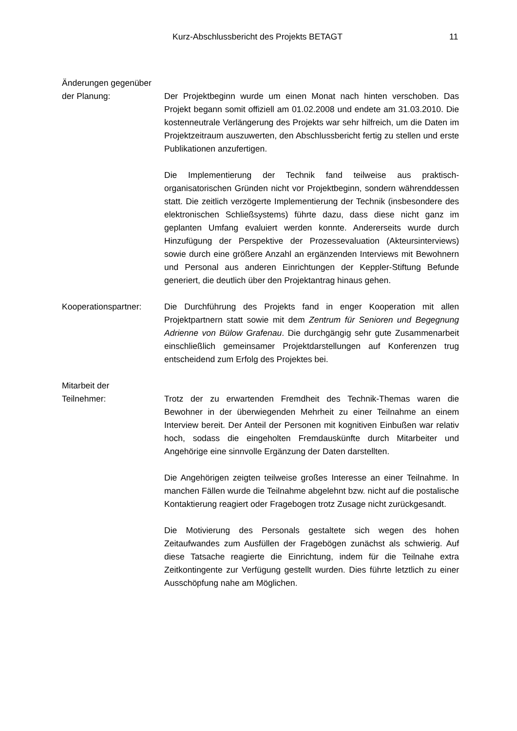Kurz-Abschlussbericht des Projekts BETAGT 11
Änderungen gegenüber
der Planung: Der Projektbeginn wurde um einen Monat nach hinten verschoben. Das Projekt begann somit offiziell am 01.02.2008 und endete am 31.03.2010. Die kostenneutrale Verlängerung des Projekts war sehr hilfreich, um die Daten im Projektzeitraum auszuwerten, den Abschlussbericht fertig zu stellen und erste Publikationen anzufertigen.
Die Implementierung der Technik fand teilweise aus praktisch-organisatorischen Gründen nicht vor Projektbeginn, sondern währenddessen statt. Die zeitlich verzögerte Implementierung der Technik (insbesondere des elektronischen Schließsystems) führte dazu, dass diese nicht ganz im geplanten Umfang evaluiert werden konnte. Andererseits wurde durch Hinzufügung der Perspektive der Prozessevaluation (Akteursinterviews) sowie durch eine größere Anzahl an ergänzenden Interviews mit Bewohnern und Personal aus anderen Einrichtungen der Keppler-Stiftung Befunde generiert, die deutlich über den Projektantrag hinaus gehen.
Kooperationspartner: Die Durchführung des Projekts fand in enger Kooperation mit allen Projektpartnern statt sowie mit dem Zentrum für Senioren und Begegnung Adrienne von Bülow Grafenau. Die durchgängig sehr gute Zusammenarbeit einschließlich gemeinsamer Projektdarstellungen auf Konferenzen trug entscheidend zum Erfolg des Projektes bei.
Mitarbeit der
Teilnehmer: Trotz der zu erwartenden Fremdheit des Technik-Themas waren die Bewohner in der überwiegenden Mehrheit zu einer Teilnahme an einem Interview bereit. Der Anteil der Personen mit kognitiven Einbußen war relativ hoch, sodass die eingeholten Fremdauskünfte durch Mitarbeiter und Angehörige eine sinnvolle Ergänzung der Daten darstellten.
Die Angehörigen zeigten teilweise großes Interesse an einer Teilnahme. In manchen Fällen wurde die Teilnahme abgelehnt bzw. nicht auf die postalische Kontaktierung reagiert oder Fragebogen trotz Zusage nicht zurückgesandt.
Die Motivierung des Personals gestaltete sich wegen des hohen Zeitaufwandes zum Ausfüllen der Fragebögen zunächst als schwierig. Auf diese Tatsache reagierte die Einrichtung, indem für die Teilnahe extra Zeitkontingente zur Verfügung gestellt wurden. Dies führte letztlich zu einer Ausschöpfung nahe am Möglichen.